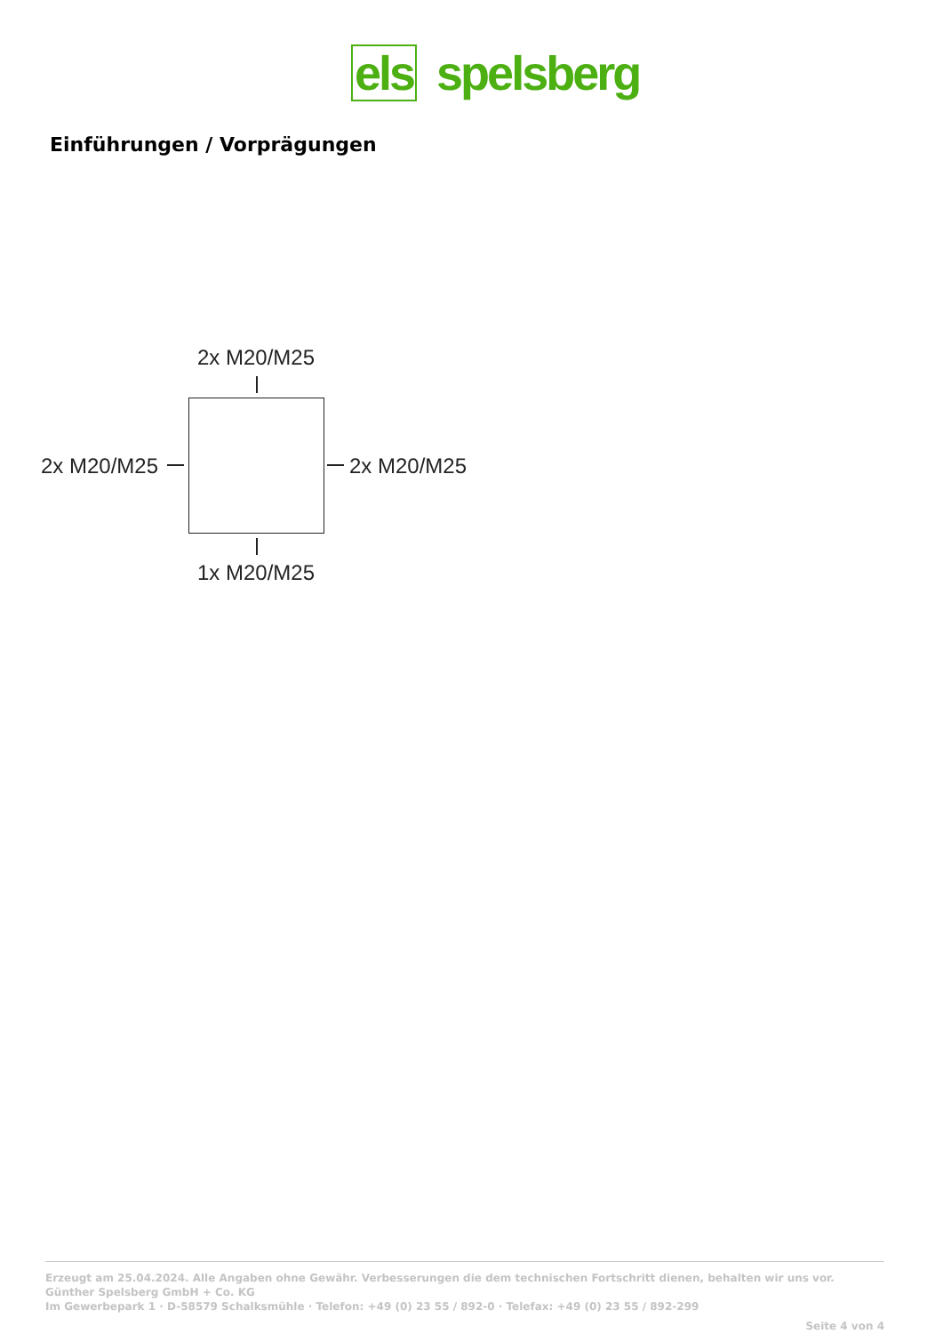els spelsberg
Einführungen / Vorprägungen
2x M20/M25
2x M20/M25 2x M20/M25
1x M20/M25
Erzeugt am 25.04.2024. Alle Angaben ohne Gewähr. Verbesserungen die dem technischen Fortschritt dienen, behalten wir uns vor.
Günther Spelsberg GmbH + Co. KG
Im Gewerbepark 1 · D-58579 Schalksmühle · Telefon: +49 (0) 23 55 / 892-0 · Telefax: +49 (0) 23 55 / 892-299
Seite 4 von 4